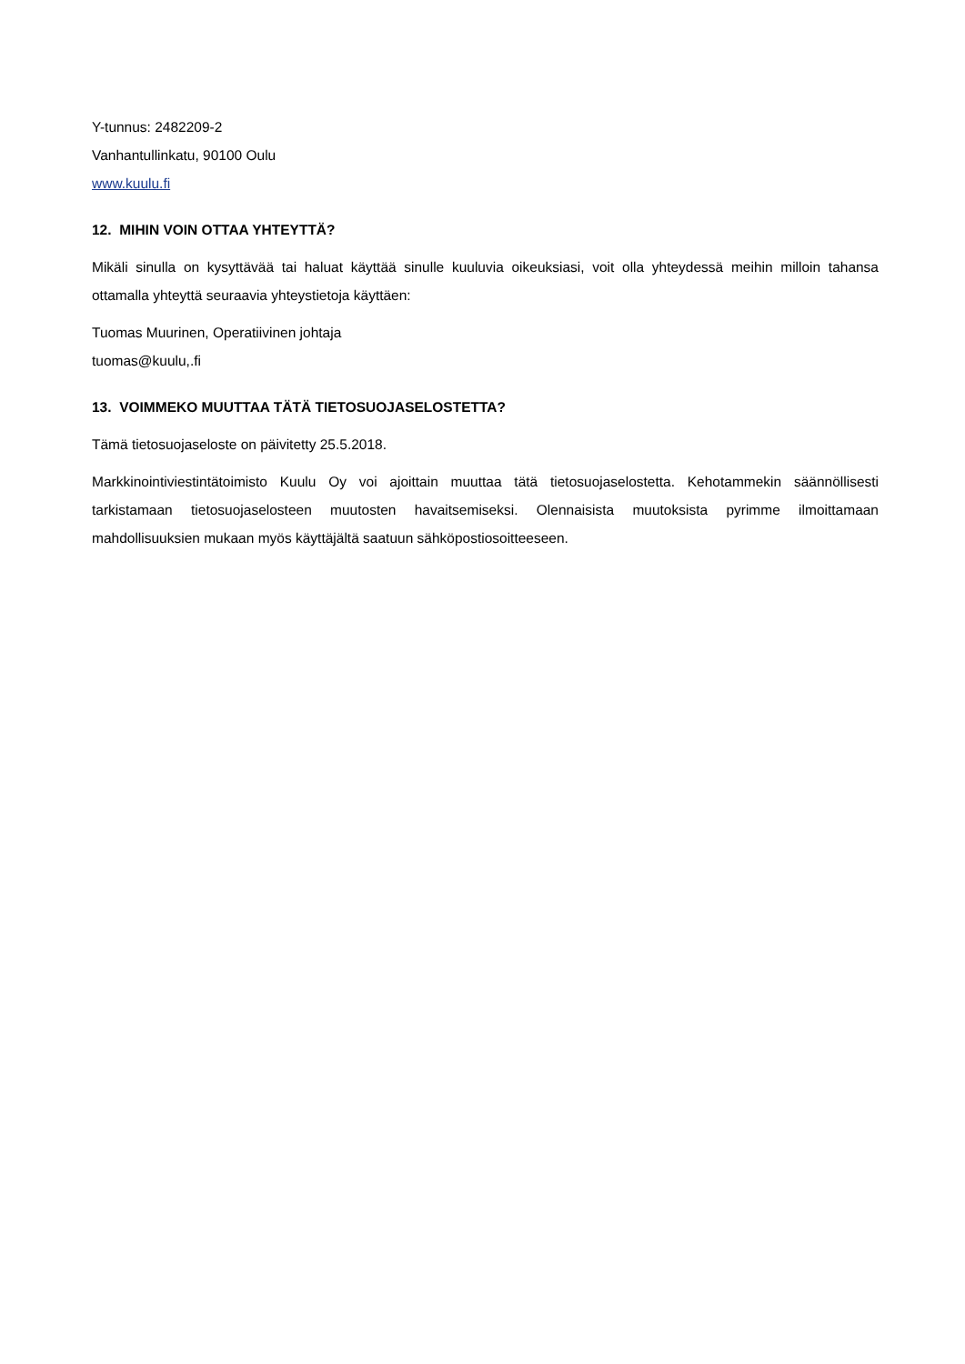Y-tunnus: 2482209-2
Vanhantullinkatu, 90100 Oulu
www.kuulu.fi
12. MIHIN VOIN OTTAA YHTEYTTÄ?
Mikäli sinulla on kysyttävää tai haluat käyttää sinulle kuuluvia oikeuksiasi, voit olla yhteydessä meihin milloin tahansa ottamalla yhteyttä seuraavia yhteystietoja käyttäen:
Tuomas Muurinen, Operatiivinen johtaja
tuomas@kuulu,.fi
13. VOIMMEKO MUUTTAA TÄTÄ TIETOSUOJASELOSTETTA?
Tämä tietosuojaseloste on päivitetty 25.5.2018.
Markkinointiviestintätoimisto Kuulu Oy voi ajoittain muuttaa tätä tietosuojaselostetta. Kehotammekin säännöllisesti tarkistamaan tietosuojaselosteen muutosten havaitsemiseksi. Olennaisista muutoksista pyrimme ilmoittamaan mahdollisuuksien mukaan myös käyttäjältä saatuun sähköpostiosoitteeseen.